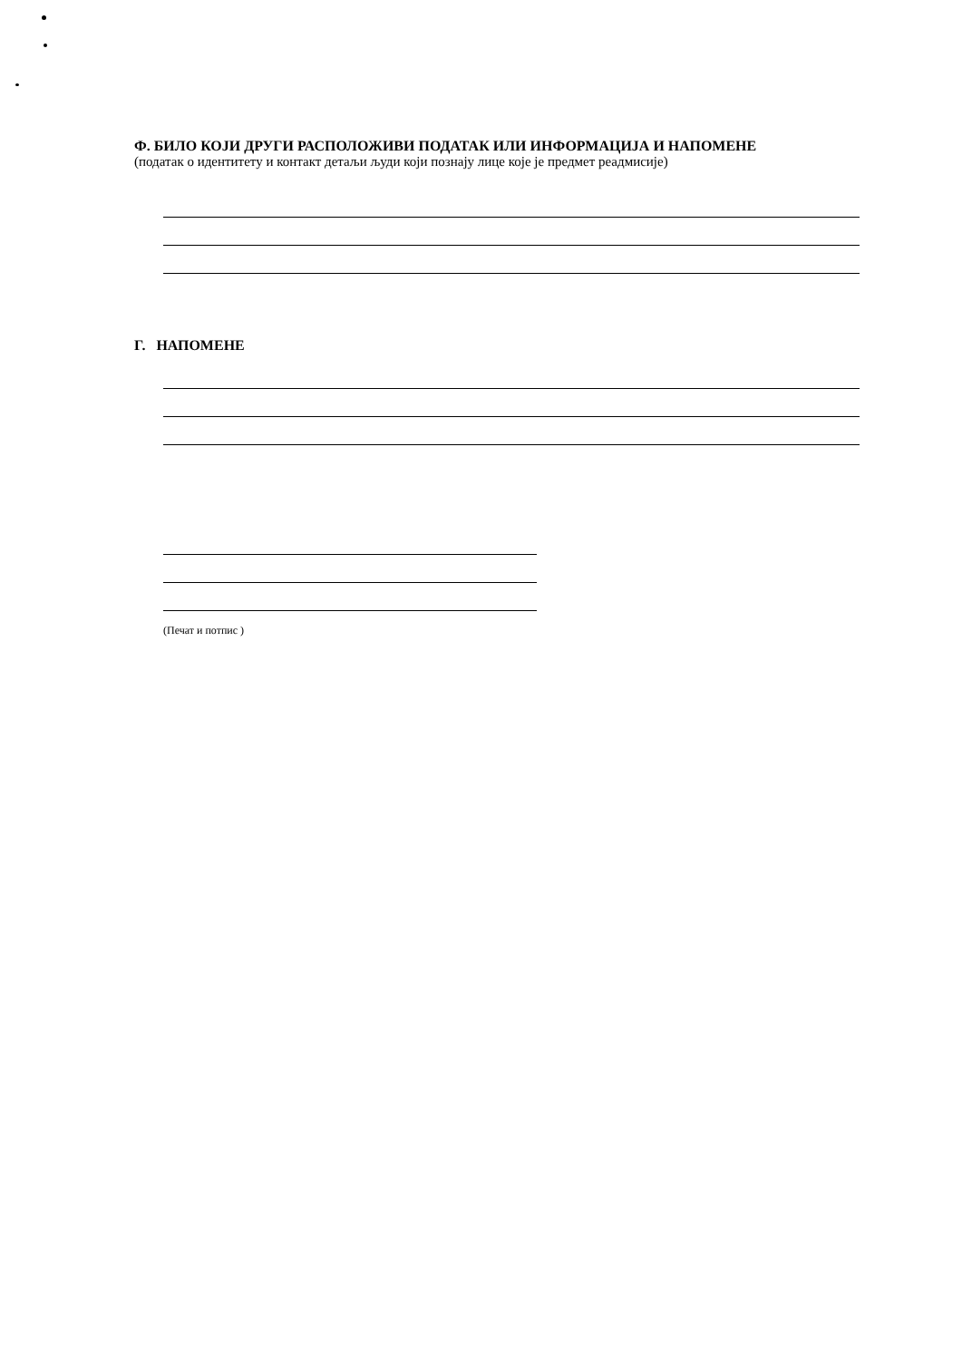Ф. БИЛО КОЈИ ДРУГИ РАСПОЛОЖИВИ ПОДАТАК ИЛИ ИНФОРМАЦИЈА И НАПОМЕНЕ
(податак о идентитету и контакт детаљи људи који познају лице које је предмет реадмисије)
Г. НАПОМЕНЕ
(Печат и потпис )